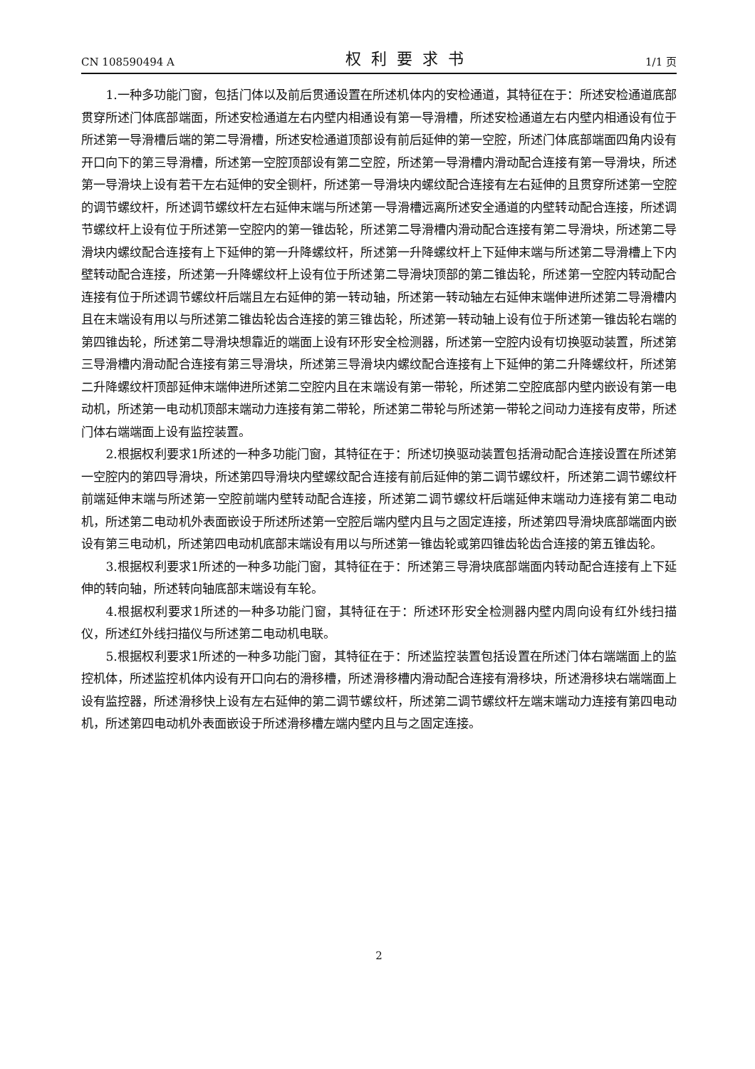CN 108590494 A 权利要求书 1/1 页
1.一种多功能门窗，包括门体以及前后贯通设置在所述机体内的安检通道，其特征在于：所述安检通道底部贯穿所述门体底部端面，所述安检通道左右内壁内相通设有第一导滑槽，所述安检通道左右内壁内相通设有位于所述第一导滑槽后端的第二导滑槽，所述安检通道顶部设有前后延伸的第一空腔，所述门体底部端面四角内设有开口向下的第三导滑槽，所述第一空腔顶部设有第二空腔，所述第一导滑槽内滑动配合连接有第一导滑块，所述第一导滑块上设有若干左右延伸的安全铡杆，所述第一导滑块内螺纹配合连接有左右延伸的且贯穿所述第一空腔的调节螺纹杆，所述调节螺纹杆左右延伸末端与所述第一导滑槽远离所述安全通道的内壁转动配合连接，所述调节螺纹杆上设有位于所述第一空腔内的第一锥齿轮，所述第二导滑槽内滑动配合连接有第二导滑块，所述第二导滑块内螺纹配合连接有上下延伸的第一升降螺纹杆，所述第一升降螺纹杆上下延伸末端与所述第二导滑槽上下内壁转动配合连接，所述第一升降螺纹杆上设有位于所述第二导滑块顶部的第二锥齿轮，所述第一空腔内转动配合连接有位于所述调节螺纹杆后端且左右延伸的第一转动轴，所述第一转动轴左右延伸末端伸进所述第二导滑槽内且在末端设有用以与所述第二锥齿轮齿合连接的第三锥齿轮，所述第一转动轴上设有位于所述第一锥齿轮右端的第四锥齿轮，所述第二导滑块想靠近的端面上设有环形安全检测器，所述第一空腔内设有切换驱动装置，所述第三导滑槽内滑动配合连接有第三导滑块，所述第三导滑块内螺纹配合连接有上下延伸的第二升降螺纹杆，所述第二升降螺纹杆顶部延伸末端伸进所述第二空腔内且在末端设有第一带轮，所述第二空腔底部内壁内嵌设有第一电动机，所述第一电动机顶部末端动力连接有第二带轮，所述第二带轮与所述第一带轮之间动力连接有皮带，所述门体右端端面上设有监控装置。
2.根据权利要求1所述的一种多功能门窗，其特征在于：所述切换驱动装置包括滑动配合连接设置在所述第一空腔内的第四导滑块，所述第四导滑块内壁螺纹配合连接有前后延伸的第二调节螺纹杆，所述第二调节螺纹杆前端延伸末端与所述第一空腔前端内壁转动配合连接，所述第二调节螺纹杆后端延伸末端动力连接有第二电动机，所述第二电动机外表面嵌设于所述所述第一空腔后端内壁内且与之固定连接，所述第四导滑块底部端面内嵌设有第三电动机，所述第四电动机底部末端设有用以与所述第一锥齿轮或第四锥齿轮齿合连接的第五锥齿轮。
3.根据权利要求1所述的一种多功能门窗，其特征在于：所述第三导滑块底部端面内转动配合连接有上下延伸的转向轴，所述转向轴底部末端设有车轮。
4.根据权利要求1所述的一种多功能门窗，其特征在于：所述环形安全检测器内壁内周向设有红外线扫描仪，所述红外线扫描仪与所述第二电动机电联。
5.根据权利要求1所述的一种多功能门窗，其特征在于：所述监控装置包括设置在所述门体右端端面上的监控机体，所述监控机体内设有开口向右的滑移槽，所述滑移槽内滑动配合连接有滑移块，所述滑移块右端端面上设有监控器，所述滑移快上设有左右延伸的第二调节螺纹杆，所述第二调节螺纹杆左端末端动力连接有第四电动机，所述第四电动机外表面嵌设于所述滑移槽左端内壁内且与之固定连接。
2